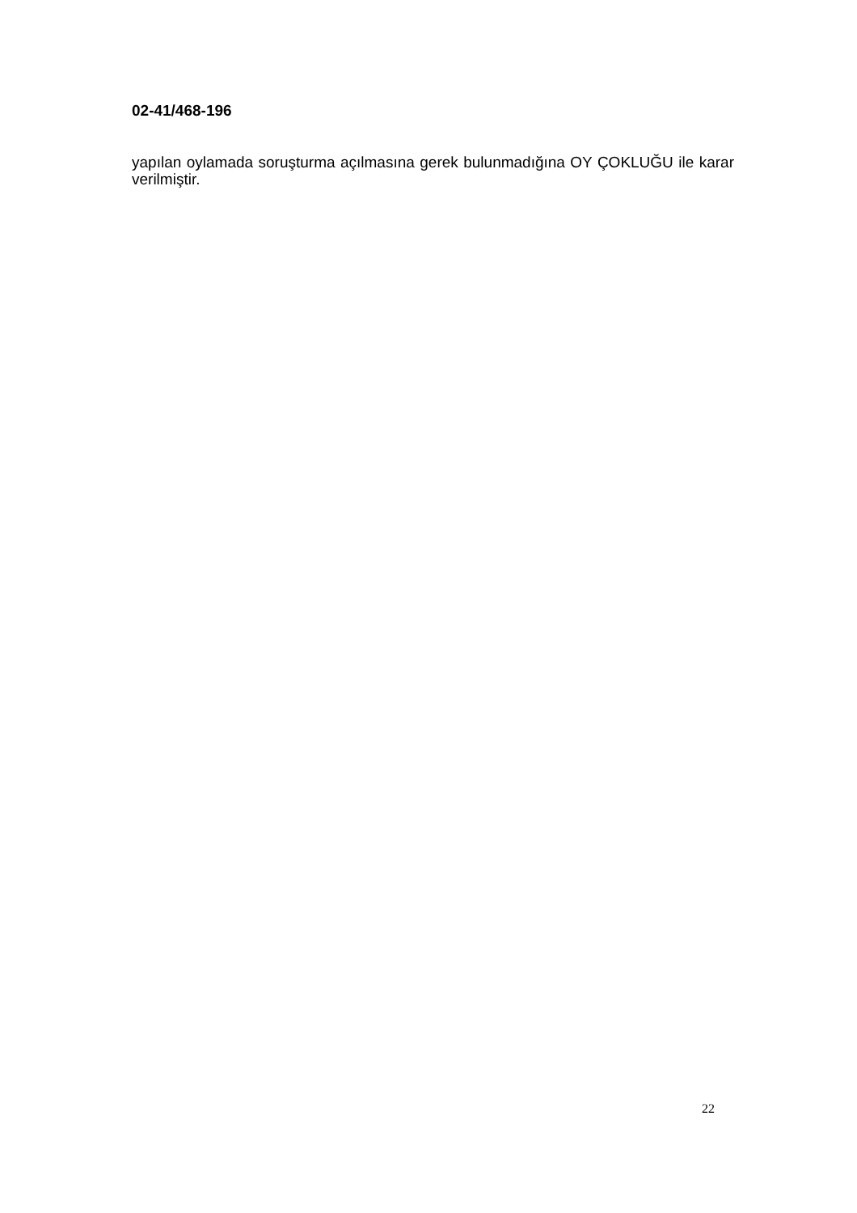02-41/468-196
yapılan oylamada soruşturma açılmasına gerek bulunmadığına OY ÇOKLUĞU ile karar verilmiştir.
22